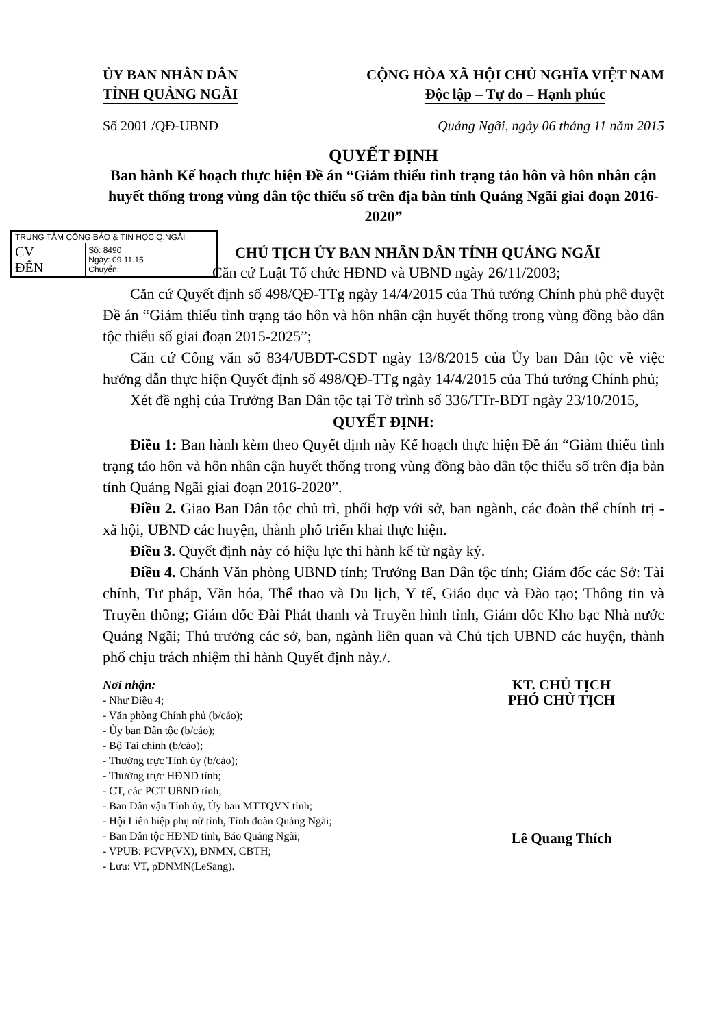ỦY BAN NHÂN DÂN
TỈNH QUẢNG NGÃI
CỘNG HÒA XÃ HỘI CHỦ NGHĨA VIỆT NAM
Độc lập – Tự do – Hạnh phúc
Số 2001 /QĐ-UBND Quảng Ngãi, ngày 06 tháng 11 năm 2015
QUYẾT ĐỊNH
Ban hành Kế hoạch thực hiện Đề án “Giảm thiểu tình trạng tảo hôn và hôn nhân cận huyết thống trong vùng dân tộc thiểu số trên địa bàn tỉnh Quảng Ngãi giai đoạn 2016- 2020”
| TRUNG TÂM CÔNG BÁO & TIN HỌC Q.NGÃI | |
| CV ĐẾN | Số: 8490 Ngày: 09.11.15 Chuyển: |
CHỦ TỊCH ỦY BAN NHÂN DÂN TỈNH QUẢNG NGÃI
Căn cứ Luật Tổ chức HĐND và UBND ngày 26/11/2003;
Căn cứ Quyết định số 498/QĐ-TTg ngày 14/4/2015 của Thủ tướng Chính phủ phê duyệt Đề án “Giảm thiểu tình trạng tảo hôn và hôn nhân cận huyết thống trong vùng đồng bào dân tộc thiểu số giai đoạn 2015-2025”;
Căn cứ Công văn số 834/UBDT-CSDT ngày 13/8/2015 của Ủy ban Dân tộc về việc hướng dẫn thực hiện Quyết định số 498/QĐ-TTg ngày 14/4/2015 của Thủ tướng Chính phủ;
Xét đề nghị của Trưởng Ban Dân tộc tại Tờ trình số 336/TTr-BDT ngày 23/10/2015,
QUYẾT ĐỊNH:
Điều 1: Ban hành kèm theo Quyết định này Kế hoạch thực hiện Đề án “Giảm thiểu tình trạng tảo hôn và hôn nhân cận huyết thống trong vùng đồng bào dân tộc thiểu số trên địa bàn tỉnh Quảng Ngãi giai đoạn 2016-2020”.
Điều 2. Giao Ban Dân tộc chủ trì, phối hợp với sở, ban ngành, các đoàn thể chính trị - xã hội, UBND các huyện, thành phố triển khai thực hiện.
Điều 3. Quyết định này có hiệu lực thi hành kể từ ngày ký.
Điều 4. Chánh Văn phòng UBND tỉnh; Trưởng Ban Dân tộc tỉnh; Giám đốc các Sở: Tài chính, Tư pháp, Văn hóa, Thể thao và Du lịch, Y tế, Giáo dục và Đào tạo; Thông tin và Truyền thông; Giám đốc Đài Phát thanh và Truyền hình tỉnh, Giám đốc Kho bạc Nhà nước Quảng Ngãi; Thủ trưởng các sở, ban, ngành liên quan và Chủ tịch UBND các huyện, thành phố chịu trách nhiệm thi hành Quyết định này./.
Nơi nhận:
- Như Điều 4;
- Văn phòng Chính phủ (b/cáo);
- Ủy ban Dân tộc (b/cáo);
- Bộ Tài chính (b/cáo);
- Thường trực Tỉnh ủy (b/cáo);
- Thường trực HĐND tỉnh;
- CT, các PCT UBND tỉnh;
- Ban Dân vận Tỉnh ủy, Ủy ban MTTQVN tỉnh;
- Hội Liên hiệp phụ nữ tỉnh, Tỉnh đoàn Quảng Ngãi;
- Ban Dân tộc HĐND tỉnh, Báo Quảng Ngãi;
- VPUB: PCVP(VX), ĐNMN, CBTH;
- Lưu: VT, pĐNMN(LeSang).
KT. CHỦ TỊCH
PHÓ CHỦ TỊCH
Lê Quang Thích